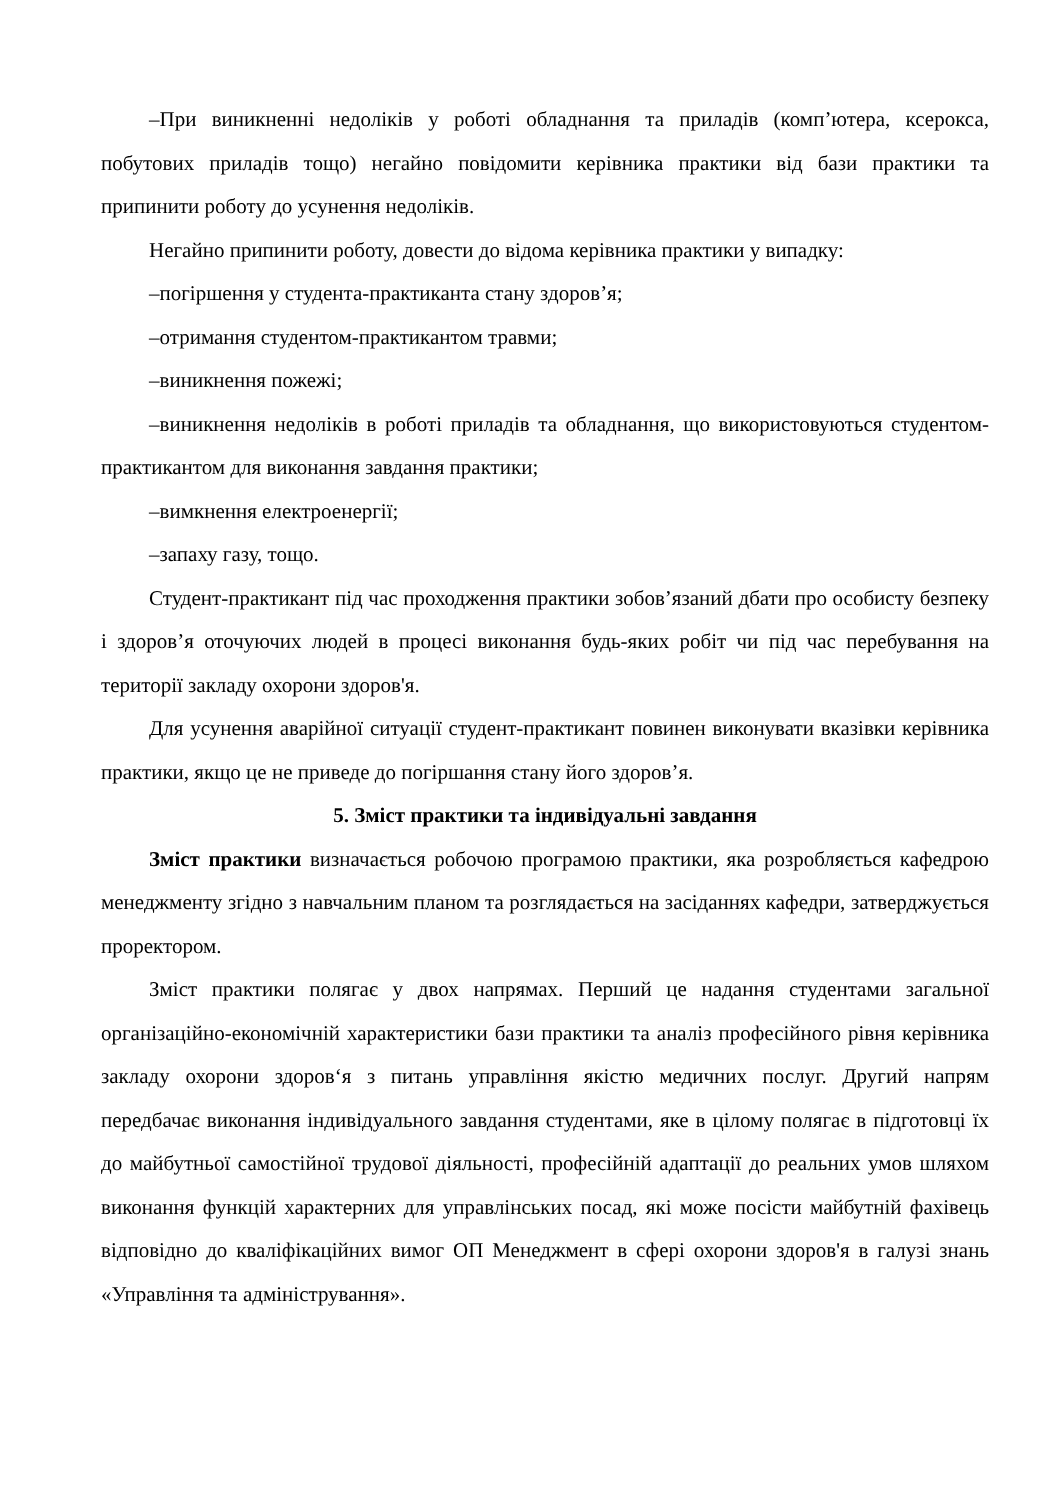–При виникненні недоліків у роботі обладнання та приладів (комп’ютера, ксерокса, побутових приладів тощо) негайно повідомити керівника практики від бази практики та припинити роботу до усунення недоліків.
Негайно припинити роботу, довести до відома керівника практики у випадку:
–погіршення у студента-практиканта стану здоров’я;
–отримання студентом-практикантом травми;
–виникнення пожежі;
–виникнення недоліків в роботі приладів та обладнання, що використовуються студентом-практикантом для виконання завдання практики;
–вимкнення електроенергії;
–запаху газу, тощо.
Студент-практикант під час проходження практики зобов’язаний дбати про особисту безпеку і здоров’я оточуючих людей в процесі виконання будь-яких робіт чи під час перебування на території закладу охорони здоров'я.
Для усунення аварійної ситуації студент-практикант повинен виконувати вказівки керівника практики, якщо це не приведе до погіршання стану його здоров’я.
5. Зміст практики та індивідуальні завдання
Зміст практики визначається робочою програмою практики, яка розробляється кафедрою менеджменту згідно з навчальним планом та розглядається на засіданнях кафедри, затверджується проректором.
Зміст практики полягає у двох напрямах. Перший це надання студентами загальної організаційно-економічній характеристики бази практики та аналіз професійного рівня керівника закладу охорони здоров‘я з питань управління якістю медичних послуг. Другий напрям передбачає виконання індивідуального завдання студентами, яке в цілому полягає в підготовці їх до майбутньої самостійної трудової діяльності, професійній адаптації до реальних умов шляхом виконання функцій характерних для управлінських посад, які може посісти майбутній фахівець відповідно до кваліфікаційних вимог ОП Менеджмент в сфері охорони здоров'я в галузі знань «Управління та адміністрування».